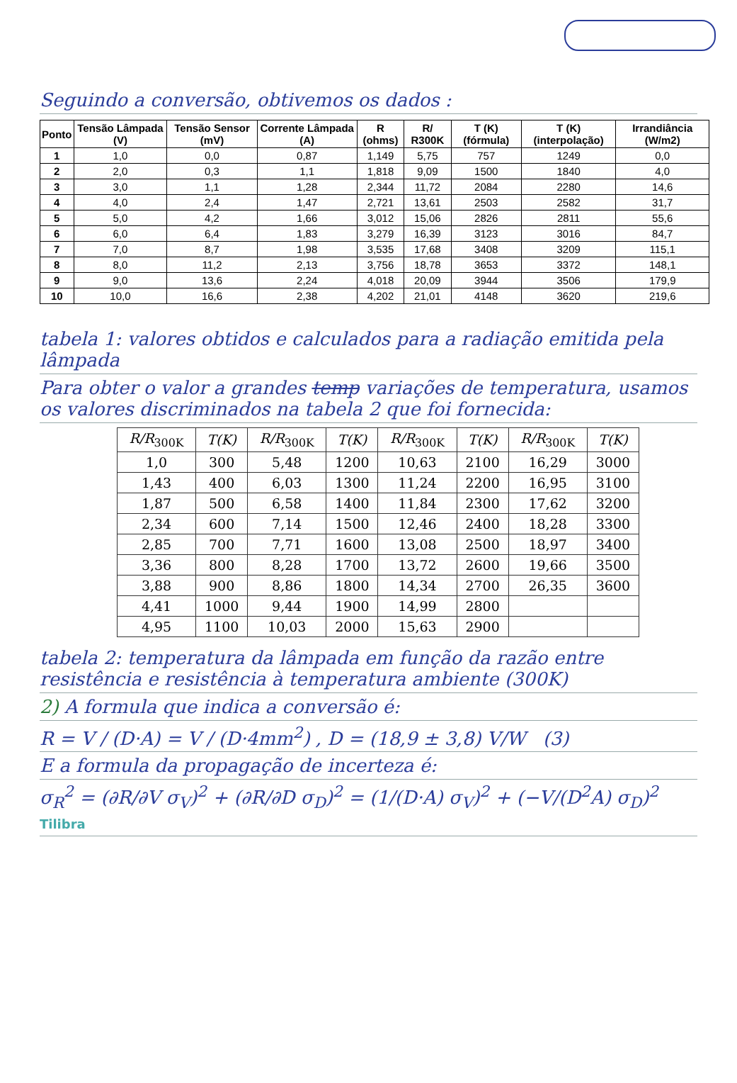Seguindo a conversão, obtivemos os dados :
| Ponto | Tensão Lâmpada (V) | Tensão Sensor (mV) | Corrente Lâmpada (A) | R (ohms) | R/ R300K | T (K) (fórmula) | T (K) (interpolação) | Irrandiância (W/m2) |
| --- | --- | --- | --- | --- | --- | --- | --- | --- |
| 1 | 1,0 | 0,0 | 0,87 | 1,149 | 5,75 | 757 | 1249 | 0,0 |
| 2 | 2,0 | 0,3 | 1,1 | 1,818 | 9,09 | 1500 | 1840 | 4,0 |
| 3 | 3,0 | 1,1 | 1,28 | 2,344 | 11,72 | 2084 | 2280 | 14,6 |
| 4 | 4,0 | 2,4 | 1,47 | 2,721 | 13,61 | 2503 | 2582 | 31,7 |
| 5 | 5,0 | 4,2 | 1,66 | 3,012 | 15,06 | 2826 | 2811 | 55,6 |
| 6 | 6,0 | 6,4 | 1,83 | 3,279 | 16,39 | 3123 | 3016 | 84,7 |
| 7 | 7,0 | 8,7 | 1,98 | 3,535 | 17,68 | 3408 | 3209 | 115,1 |
| 8 | 8,0 | 11,2 | 2,13 | 3,756 | 18,78 | 3653 | 3372 | 148,1 |
| 9 | 9,0 | 13,6 | 2,24 | 4,018 | 20,09 | 3944 | 3506 | 179,9 |
| 10 | 10,0 | 16,6 | 2,38 | 4,202 | 21,01 | 4148 | 3620 | 219,6 |
tabela 1: valores obtidos e calculados para a radiação emitida pela lâmpada
Para obter o valor a grandes temp variações de temperatura, usamos os valores discriminados na tabela 2 que foi fornecida:
| R/R<sub>300K</sub> | T(K) | R/R<sub>300K</sub> | T(K) | R/R<sub>300K</sub> | T(K) | R/R<sub>300K</sub> | T(K) |
| --- | --- | --- | --- | --- | --- | --- | --- |
| 1,0 | 300 | 5,48 | 1200 | 10,63 | 2100 | 16,29 | 3000 |
| 1,43 | 400 | 6,03 | 1300 | 11,24 | 2200 | 16,95 | 3100 |
| 1,87 | 500 | 6,58 | 1400 | 11,84 | 2300 | 17,62 | 3200 |
| 2,34 | 600 | 7,14 | 1500 | 12,46 | 2400 | 18,28 | 3300 |
| 2,85 | 700 | 7,71 | 1600 | 13,08 | 2500 | 18,97 | 3400 |
| 3,36 | 800 | 8,28 | 1700 | 13,72 | 2600 | 19,66 | 3500 |
| 3,88 | 900 | 8,86 | 1800 | 14,34 | 2700 | 26,35 | 3600 |
| 4,41 | 1000 | 9,44 | 1900 | 14,99 | 2800 | | |
| 4,95 | 1100 | 10,03 | 2000 | 15,63 | 2900 | | |
tabela 2: temperatura da lâmpada em função da razão entre resistência e resistência à temperatura ambiente (300K)
2) A formula que indica a conversão é:
R = V / (D·A) = V / (D·4mm<sup>2</sup>) , D = (18,9 ± 3,8) V/W (3)
E a formula da propagação de incerteza é:
σ<sub>R</sub><sup>2</sup> = (∂R/∂V σ<sub>V</sub>)<sup>2</sup> + (∂R/∂D σ<sub>D</sub>)<sup>2</sup> = (1/(D·A) σ<sub>V</sub>)<sup>2</sup> + (−V/(D<sup>2</sup>A) σ<sub>D</sub>)<sup>2</sup> Tilibra